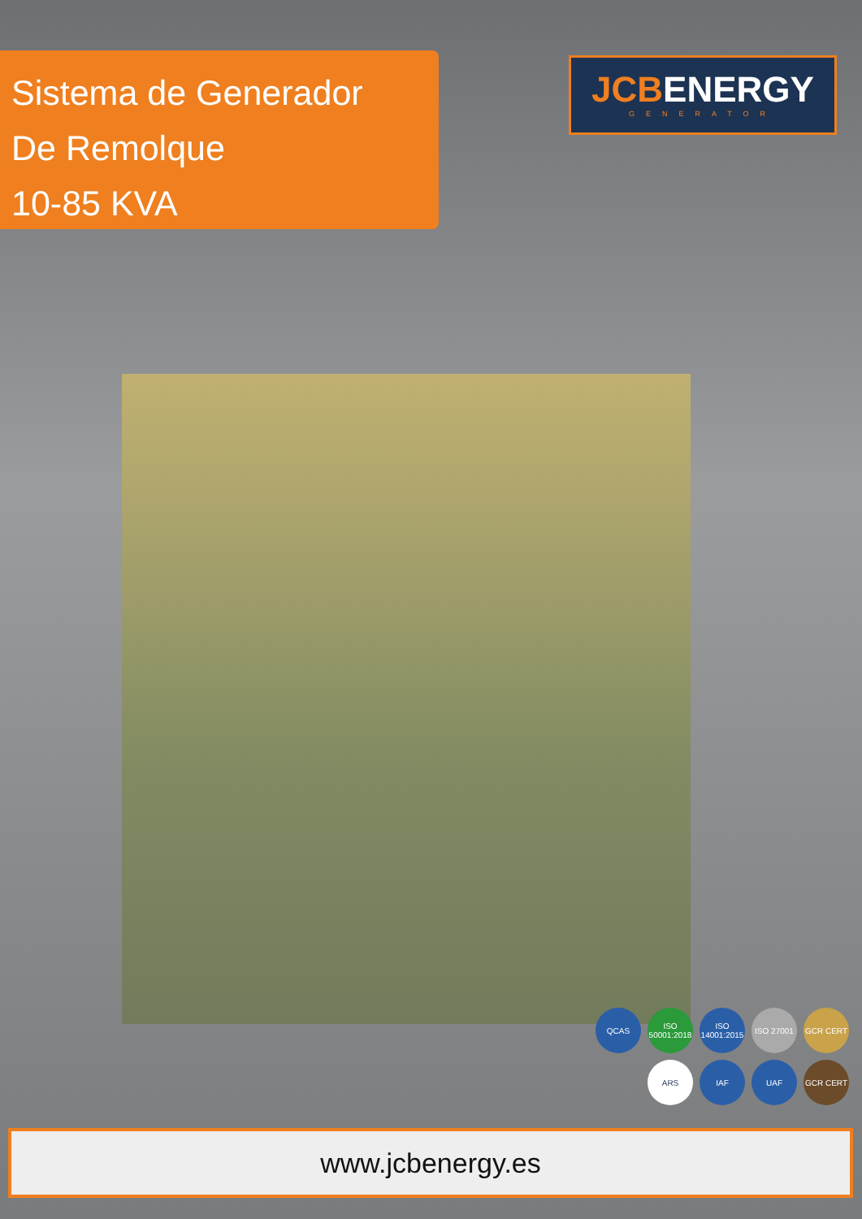Sistema de Generador
De Remolque
10-85 KVA
JCBENERGY
GENERATOR
QCAS
ISO 50001:2018
ISO 14001:2015
ISO 27001
GCR CERT
ARS
IAF
UAF
GCR CERT
www.jcbenergy.es